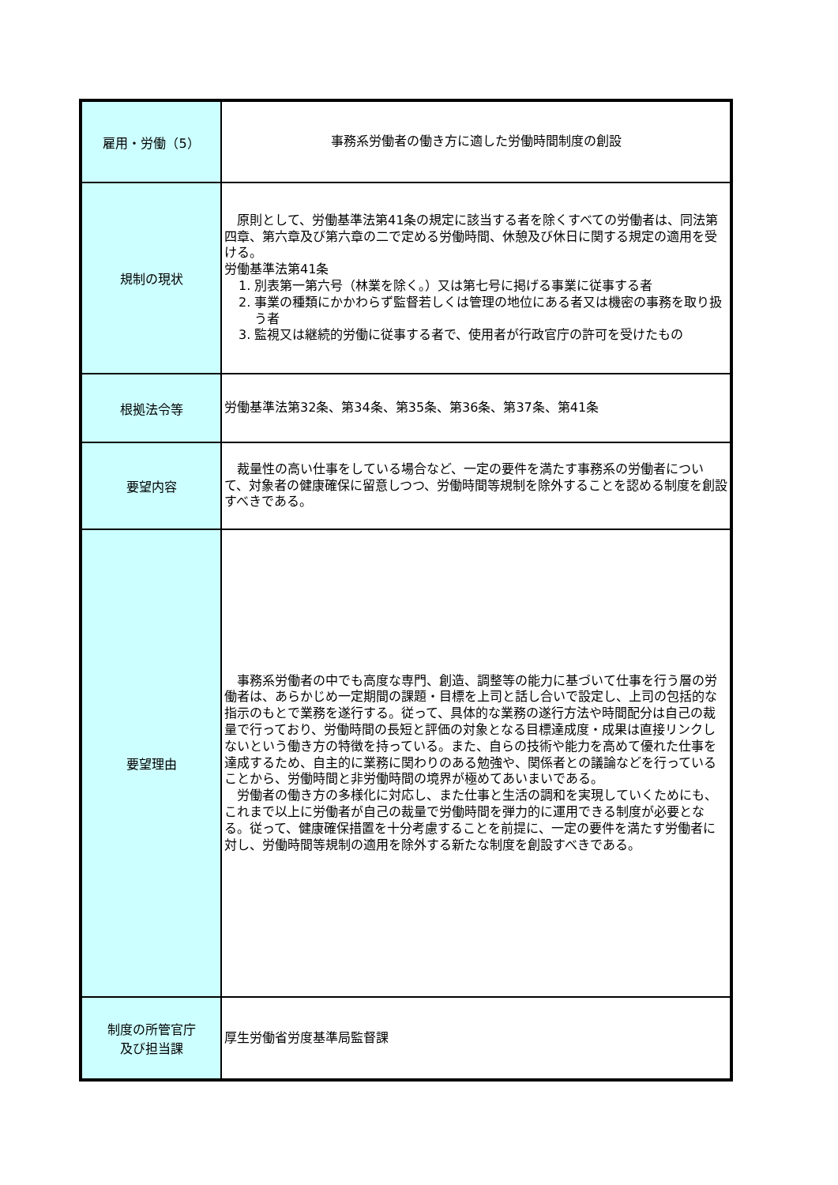| 雇用・労働（5） | 事務系労働者の働き方に適した労働時間制度の創設 |
| 規制の現状 | 原則として、労働基準法第41条の規定に該当する者を除くすべての労働者は、同法第四章、第六章及び第六章の二で定める労働時間、休憩及び休日に関する規定の適用を受ける。 労働基準法第41条 1. 別表第一第六号（林業を除く。）又は第七号に掲げる事業に従事する者 2. 事業の種類にかかわらず監督若しくは管理の地位にある者又は機密の事務を取り扱う者 3. 監視又は継続的労働に従事する者で、使用者が行政官庁の許可を受けたもの |
| 根拠法令等 | 労働基準法第32条、第34条、第35条、第36条、第37条、第41条 |
| 要望内容 | 裁量性の高い仕事をしている場合など、一定の要件を満たす事務系の労働者について、対象者の健康確保に留意しつつ、労働時間等規制を除外することを認める制度を創設すべきである。 |
| 要望理由 | 事務系労働者の中でも高度な専門、創造、調整等の能力に基づいて仕事を行う層の労働者は、あらかじめ一定期間の課題・目標を上司と話し合いで設定し、上司の包括的な指示のもとで業務を遂行する。従って、具体的な業務の遂行方法や時間配分は自己の裁量で行っており、労働時間の長短と評価の対象となる目標達成度・成果は直接リンクしないという働き方の特徴を持っている。また、自らの技術や能力を高めて優れた仕事を達成するため、自主的に業務に関わりのある勉強や、関係者との議論などを行っていることから、労働時間と非労働時間の境界が極めてあいまいである。 労働者の働き方の多様化に対応し、また仕事と生活の調和を実現していくためにも、これまで以上に労働者が自己の裁量で労働時間を弾力的に運用できる制度が必要となる。従って、健康確保措置を十分考慮することを前提に、一定の要件を満たす労働者に対し、労働時間等規制の適用を除外する新たな制度を創設すべきである。 |
| 制度の所管官庁 及び担当課 | 厚生労働省労度基準局監督課 |